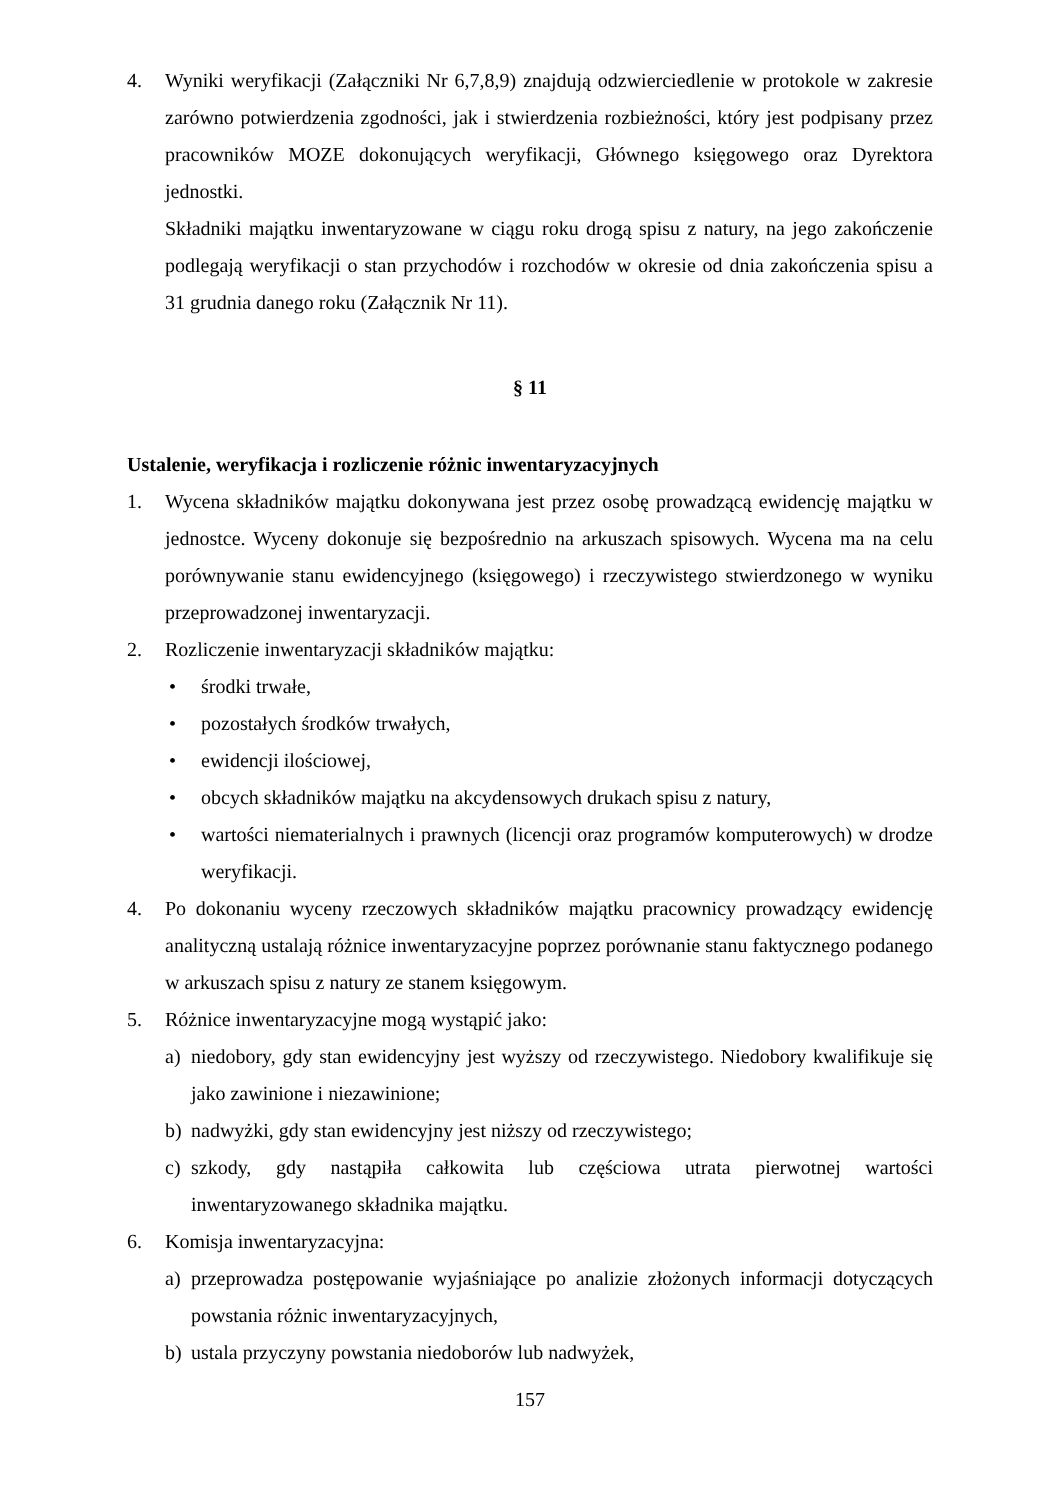4. Wyniki weryfikacji (Załączniki Nr 6,7,8,9) znajdują odzwierciedlenie w protokole w zakresie zarówno potwierdzenia zgodności, jak i stwierdzenia rozbieżności, który jest podpisany przez pracowników MOZE dokonujących weryfikacji, Głównego księgowego oraz Dyrektora jednostki.
Składniki majątku inwentaryzowane w ciągu roku drogą spisu z natury, na jego zakończenie podlegają weryfikacji o stan przychodów i rozchodów w okresie od dnia zakończenia spisu a 31 grudnia danego roku (Załącznik Nr 11).
§ 11
Ustalenie, weryfikacja i rozliczenie różnic inwentaryzacyjnych
1. Wycena składników majątku dokonywana jest przez osobę prowadzącą ewidencję majątku w jednostce. Wyceny dokonuje się bezpośrednio na arkuszach spisowych. Wycena ma na celu porównywanie stanu ewidencyjnego (księgowego) i rzeczywistego stwierdzonego w wyniku przeprowadzonej inwentaryzacji.
2. Rozliczenie inwentaryzacji składników majątku:
• środki trwałe,
• pozostałych środków trwałych,
• ewidencji ilościowej,
• obcych składników majątku na akcydensowych drukach spisu z natury,
• wartości niematerialnych i prawnych (licencji oraz programów komputerowych) w drodze weryfikacji.
4. Po dokonaniu wyceny rzeczowych składników majątku pracownicy prowadzący ewidencję analityczną ustalają różnice inwentaryzacyjne poprzez porównanie stanu faktycznego podanego w arkuszach spisu z natury ze stanem księgowym.
5. Różnice inwentaryzacyjne mogą wystąpić jako:
a) niedobory, gdy stan ewidencyjny jest wyższy od rzeczywistego. Niedobory kwalifikuje się jako zawinione i niezawinione;
b) nadwyżki, gdy stan ewidencyjny jest niższy od rzeczywistego;
c) szkody, gdy nastąpiła całkowita lub częściowa utrata pierwotnej wartości inwentaryzowanego składnika majątku.
6. Komisja inwentaryzacyjna:
a) przeprowadza postępowanie wyjaśniające po analizie złożonych informacji dotyczących powstania różnic inwentaryzacyjnych,
b) ustala przyczyny powstania niedoborów lub nadwyżek,
157